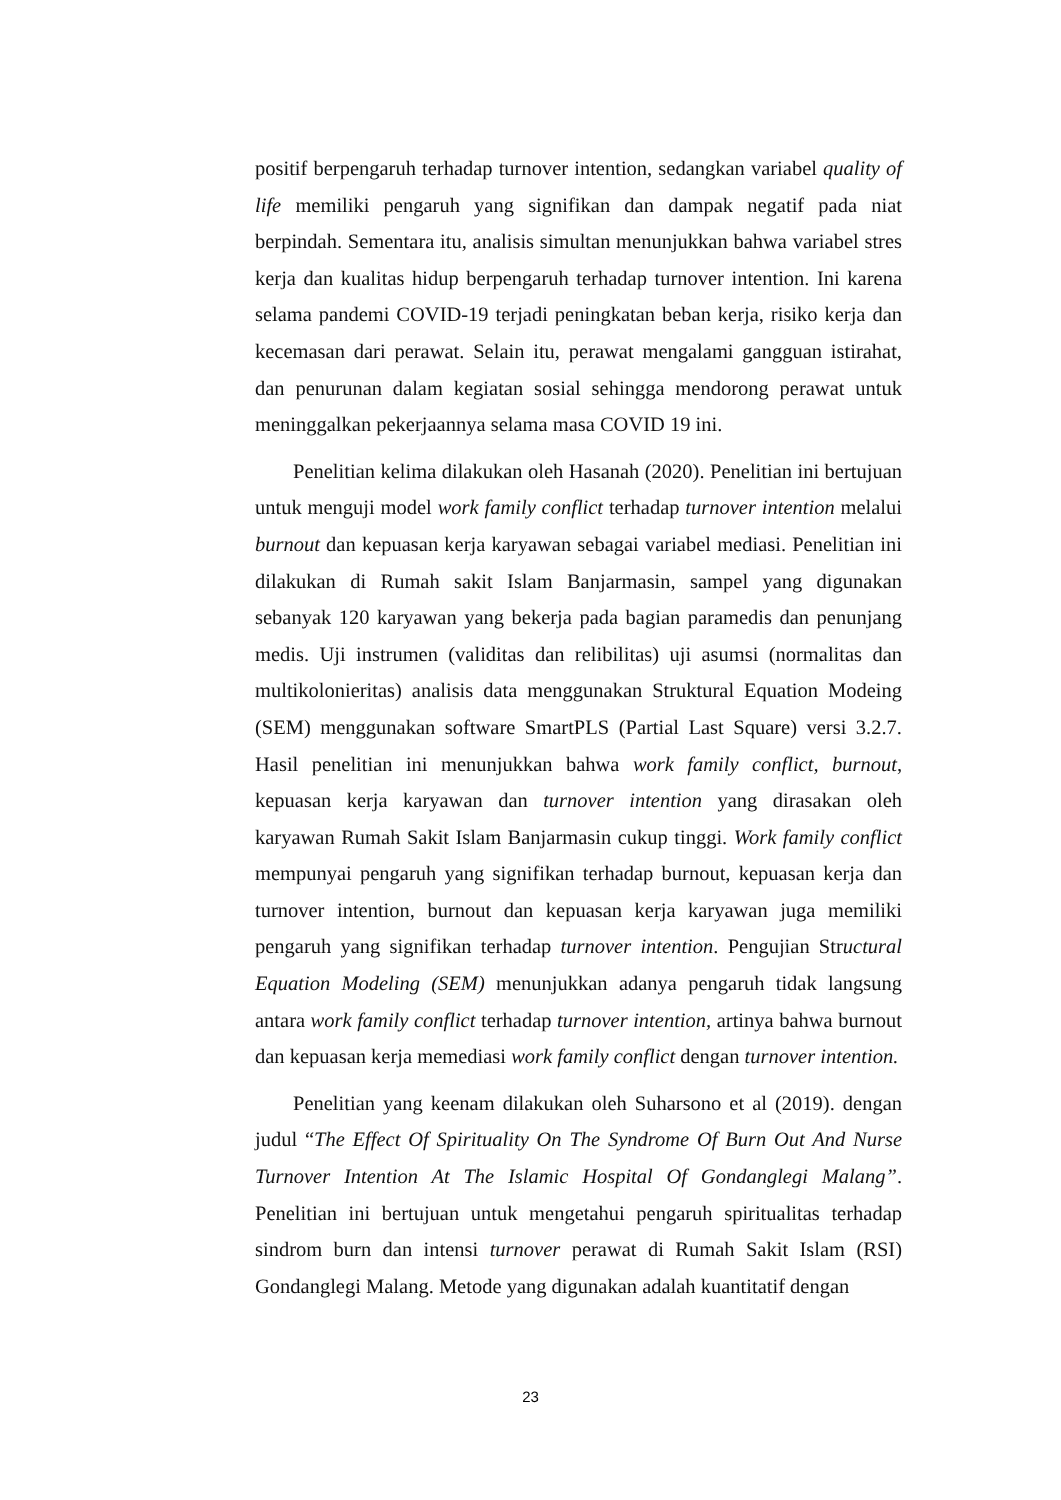positif berpengaruh terhadap turnover intention, sedangkan variabel quality of life memiliki pengaruh yang signifikan dan dampak negatif pada niat berpindah. Sementara itu, analisis simultan menunjukkan bahwa variabel stres kerja dan kualitas hidup berpengaruh terhadap turnover intention. Ini karena selama pandemi COVID-19 terjadi peningkatan beban kerja, risiko kerja dan kecemasan dari perawat. Selain itu, perawat mengalami gangguan istirahat, dan penurunan dalam kegiatan sosial sehingga mendorong perawat untuk meninggalkan pekerjaannya selama masa COVID 19 ini.
Penelitian kelima dilakukan oleh Hasanah (2020). Penelitian ini bertujuan untuk menguji model work family conflict terhadap turnover intention melalui burnout dan kepuasan kerja karyawan sebagai variabel mediasi. Penelitian ini dilakukan di Rumah sakit Islam Banjarmasin, sampel yang digunakan sebanyak 120 karyawan yang bekerja pada bagian paramedis dan penunjang medis. Uji instrumen (validitas dan relibilitas) uji asumsi (normalitas dan multikolonieritas) analisis data menggunakan Struktural Equation Modeing (SEM) menggunakan software SmartPLS (Partial Last Square) versi 3.2.7. Hasil penelitian ini menunjukkan bahwa work family conflict, burnout, kepuasan kerja karyawan dan turnover intention yang dirasakan oleh karyawan Rumah Sakit Islam Banjarmasin cukup tinggi. Work family conflict mempunyai pengaruh yang signifikan terhadap burnout, kepuasan kerja dan turnover intention, burnout dan kepuasan kerja karyawan juga memiliki pengaruh yang signifikan terhadap turnover intention. Pengujian Structural Equation Modeling (SEM) menunjukkan adanya pengaruh tidak langsung antara work family conflict terhadap turnover intention, artinya bahwa burnout dan kepuasan kerja memediasi work family conflict dengan turnover intention.
Penelitian yang keenam dilakukan oleh Suharsono et al (2019). dengan judul “The Effect Of Spirituality On The Syndrome Of Burn Out And Nurse Turnover Intention At The Islamic Hospital Of Gondanglegi Malang”. Penelitian ini bertujuan untuk mengetahui pengaruh spiritualitas terhadap sindrom burn dan intensi turnover perawat di Rumah Sakit Islam (RSI) Gondanglegi Malang. Metode yang digunakan adalah kuantitatif dengan
23